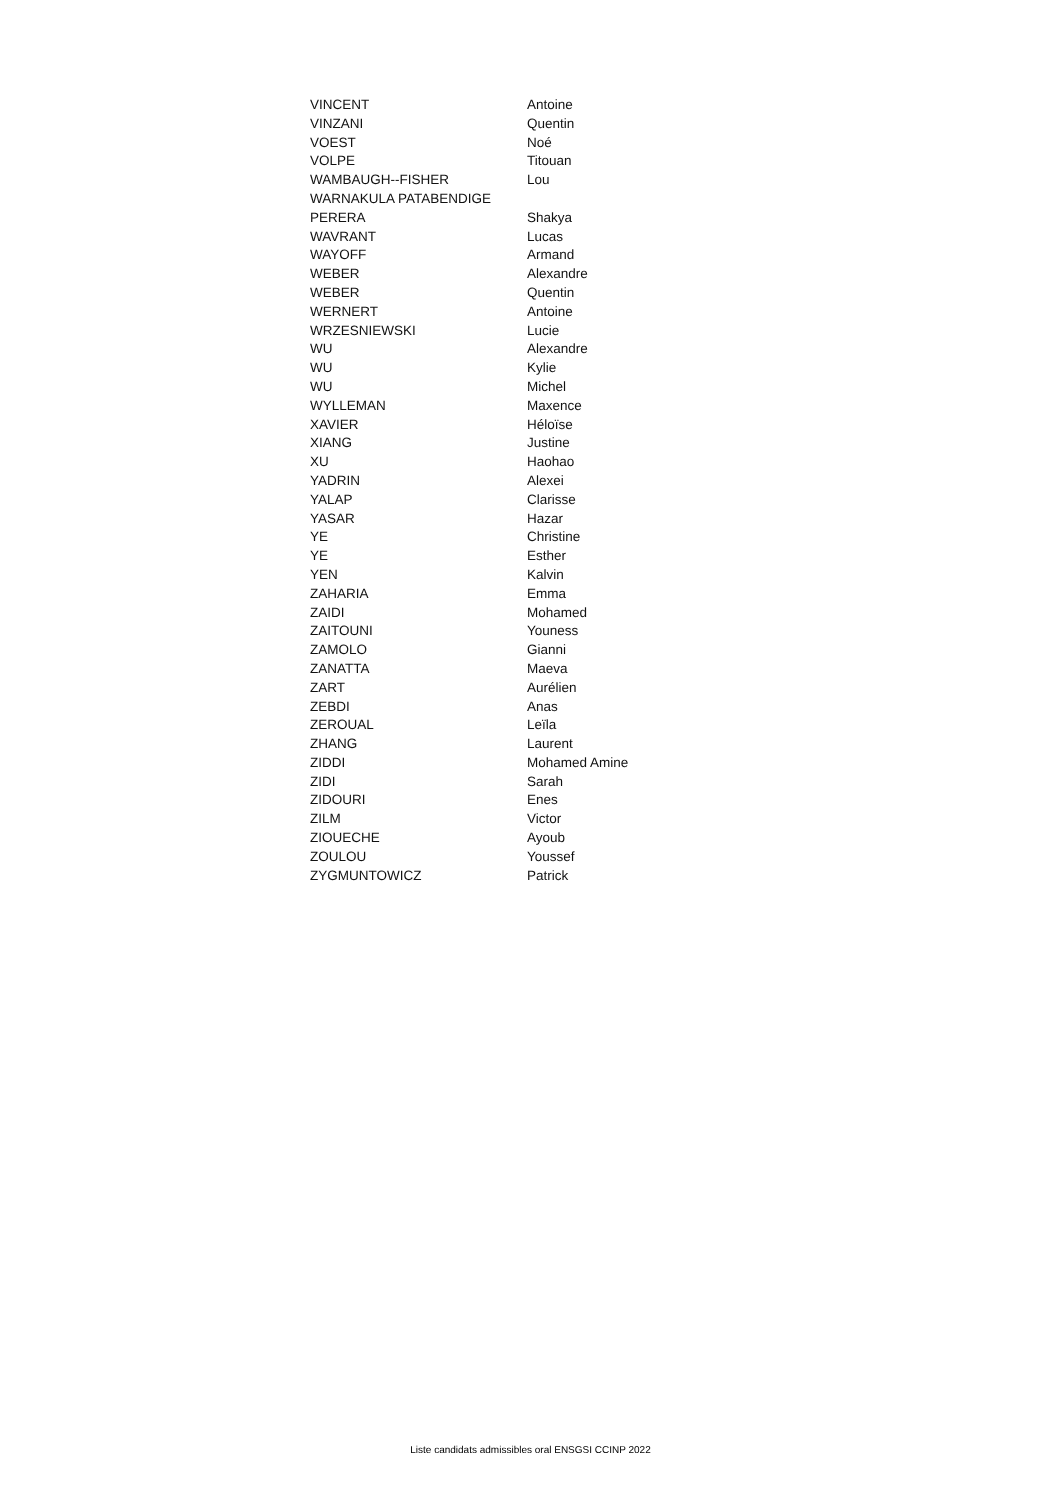| VINCENT | Antoine |
| VINZANI | Quentin |
| VOEST | Noé |
| VOLPE | Titouan |
| WAMBAUGH--FISHER | Lou |
| WARNAKULA PATABENDIGE | |
| PERERA | Shakya |
| WAVRANT | Lucas |
| WAYOFF | Armand |
| WEBER | Alexandre |
| WEBER | Quentin |
| WERNERT | Antoine |
| WRZESNIEWSKI | Lucie |
| WU | Alexandre |
| WU | Kylie |
| WU | Michel |
| WYLLEMAN | Maxence |
| XAVIER | Héloïse |
| XIANG | Justine |
| XU | Haohao |
| YADRIN | Alexei |
| YALAP | Clarisse |
| YASAR | Hazar |
| YE | Christine |
| YE | Esther |
| YEN | Kalvin |
| ZAHARIA | Emma |
| ZAIDI | Mohamed |
| ZAITOUNI | Youness |
| ZAMOLO | Gianni |
| ZANATTA | Maeva |
| ZART | Aurélien |
| ZEBDI | Anas |
| ZEROUAL | Leïla |
| ZHANG | Laurent |
| ZIDDI | Mohamed Amine |
| ZIDI | Sarah |
| ZIDOURI | Enes |
| ZILM | Victor |
| ZIOUECHE | Ayoub |
| ZOULOU | Youssef |
| ZYGMUNTOWICZ | Patrick |
Liste candidats admissibles oral ENSGSI CCINP 2022